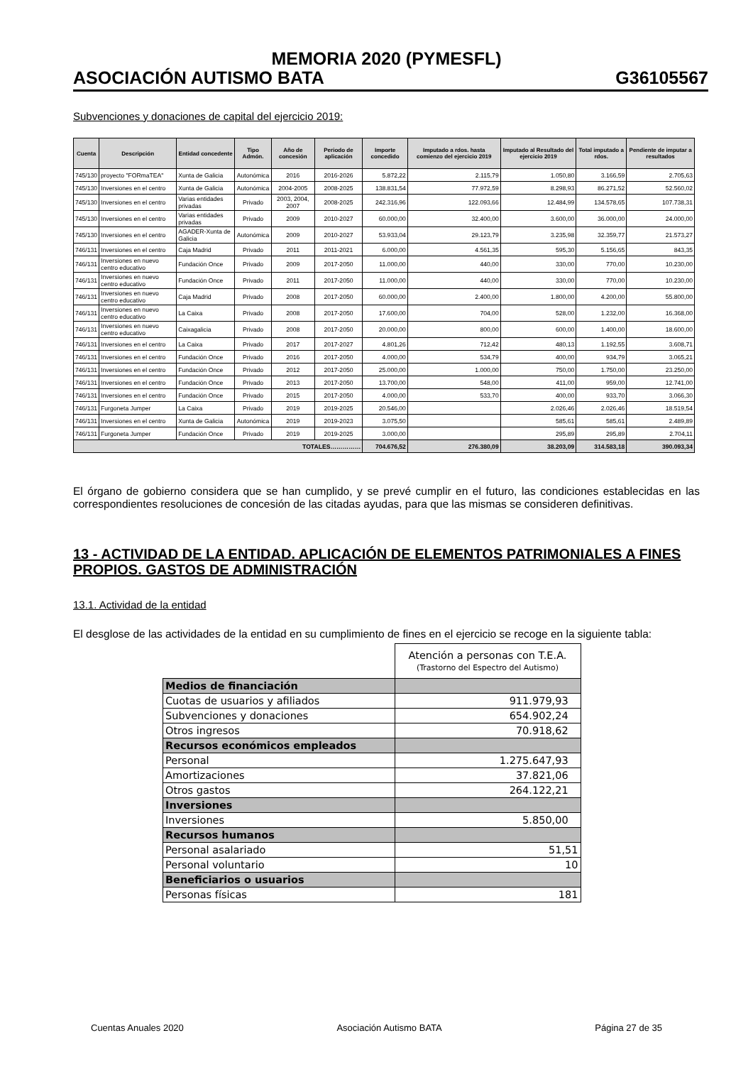MEMORIA 2020 (PYMESFL)
ASOCIACIÓN AUTISMO BATA G36105567
Subvenciones y donaciones de capital del ejercicio 2019:
| Cuenta | Descripción | Entidad concedente | Tipo Admón. | Año de concesión | Periodo de aplicación | Importe concedido | Imputado a rdos. hasta comienzo del ejercicio 2019 | Imputado al Resultado del ejercicio 2019 | Total imputado a rdos. | Pendiente de imputar a resultados |
| --- | --- | --- | --- | --- | --- | --- | --- | --- | --- | --- |
| 745/130 | proyecto "FORmaTEA" | Xunta de Galicia | Autonómica | 2016 | 2016-2026 | 5.872,22 | 2.115,79 | 1.050,80 | 3.166,59 | 2.705,63 |
| 745/130 | Inversiones en el centro | Xunta de Galicia | Autonómica | 2004-2005 | 2008-2025 | 138.831,54 | 77.972,59 | 8.298,93 | 86.271,52 | 52.560,02 |
| 745/130 | Inversiones en el centro | Varias entidades privadas | Privado | 2003, 2004, 2007 | 2008-2025 | 242.316,96 | 122.093,66 | 12.484,99 | 134.578,65 | 107.738,31 |
| 745/130 | Inversiones en el centro | Varias entidades privadas | Privado | 2009 | 2010-2027 | 60.000,00 | 32.400,00 | 3.600,00 | 36.000,00 | 24.000,00 |
| 745/130 | Inversiones en el centro | AGADER-Xunta de Galicia | Autonómica | 2009 | 2010-2027 | 53.933,04 | 29.123,79 | 3.235,98 | 32.359,77 | 21.573,27 |
| 746/131 | Inversiones en el centro | Caja Madrid | Privado | 2011 | 2011-2021 | 6.000,00 | 4.561,35 | 595,30 | 5.156,65 | 843,35 |
| 746/131 | Inversiones en nuevo centro educativo | Fundación Once | Privado | 2009 | 2017-2050 | 11.000,00 | 440,00 | 330,00 | 770,00 | 10.230,00 |
| 746/131 | Inversiones en nuevo centro educativo | Fundación Once | Privado | 2011 | 2017-2050 | 11.000,00 | 440,00 | 330,00 | 770,00 | 10.230,00 |
| 746/131 | Inversiones en nuevo centro educativo | Caja Madrid | Privado | 2008 | 2017-2050 | 60.000,00 | 2.400,00 | 1.800,00 | 4.200,00 | 55.800,00 |
| 746/131 | Inversiones en nuevo centro educativo | La Caixa | Privado | 2008 | 2017-2050 | 17.600,00 | 704,00 | 528,00 | 1.232,00 | 16.368,00 |
| 746/131 | Inversiones en nuevo centro educativo | Caixagalicia | Privado | 2008 | 2017-2050 | 20.000,00 | 800,00 | 600,00 | 1.400,00 | 18.600,00 |
| 746/131 | Inversiones en el centro | La Caixa | Privado | 2017 | 2017-2027 | 4.801,26 | 712,42 | 480,13 | 1.192,55 | 3.608,71 |
| 746/131 | Inversiones en el centro | Fundación Once | Privado | 2016 | 2017-2050 | 4.000,00 | 534,79 | 400,00 | 934,79 | 3.065,21 |
| 746/131 | Inversiones en el centro | Fundación Once | Privado | 2012 | 2017-2050 | 25.000,00 | 1.000,00 | 750,00 | 1.750,00 | 23.250,00 |
| 746/131 | Inversiones en el centro | Fundación Once | Privado | 2013 | 2017-2050 | 13.700,00 | 548,00 | 411,00 | 959,00 | 12.741,00 |
| 746/131 | Inversiones en el centro | Fundación Once | Privado | 2015 | 2017-2050 | 4.000,00 | 533,70 | 400,00 | 933,70 | 3.066,30 |
| 746/131 | Furgoneta Jumper | La Caixa | Privado | 2019 | 2019-2025 | 20.546,00 | | 2.026,46 | 2.026,46 | 18.519,54 |
| 746/131 | Inversiones en el centro | Xunta de Galicia | Autonómica | 2019 | 2019-2023 | 3.075,50 | | 585,61 | 585,61 | 2.489,89 |
| 746/131 | Furgoneta Jumper | Fundación Once | Privado | 2019 | 2019-2025 | 3.000,00 | | 295,89 | 295,89 | 2.704,11 |
| TOTALES…………… | | | | | | 704.676,52 | 276.380,09 | 38.203,09 | 314.583,18 | 390.093,34 |
El órgano de gobierno considera que se han cumplido, y se prevé cumplir en el futuro, las condiciones establecidas en las correspondientes resoluciones de concesión de las citadas ayudas, para que las mismas se consideren definitivas.
13 - ACTIVIDAD DE LA ENTIDAD. APLICACIÓN DE ELEMENTOS PATRIMONIALES A FINES PROPIOS. GASTOS DE ADMINISTRACIÓN
13.1. Actividad de la entidad
El desglose de las actividades de la entidad en su cumplimiento de fines en el ejercicio se recoge en la siguiente tabla:
| | Atención a personas con T.E.A. (Trastorno del Espectro del Autismo) |
| Medios de financiación | |
| Cuotas de usuarios y afiliados | 911.979,93 |
| Subvenciones y donaciones | 654.902,24 |
| Otros ingresos | 70.918,62 |
| Recursos económicos empleados | |
| Personal | 1.275.647,93 |
| Amortizaciones | 37.821,06 |
| Otros gastos | 264.122,21 |
| Inversiones | |
| Inversiones | 5.850,00 |
| Recursos humanos | |
| Personal asalariado | 51,51 |
| Personal voluntario | 10 |
| Beneficiarios o usuarios | |
| Personas físicas | 181 |
Cuentas Anuales 2020 Asociación Autismo BATA Página 27 de 35